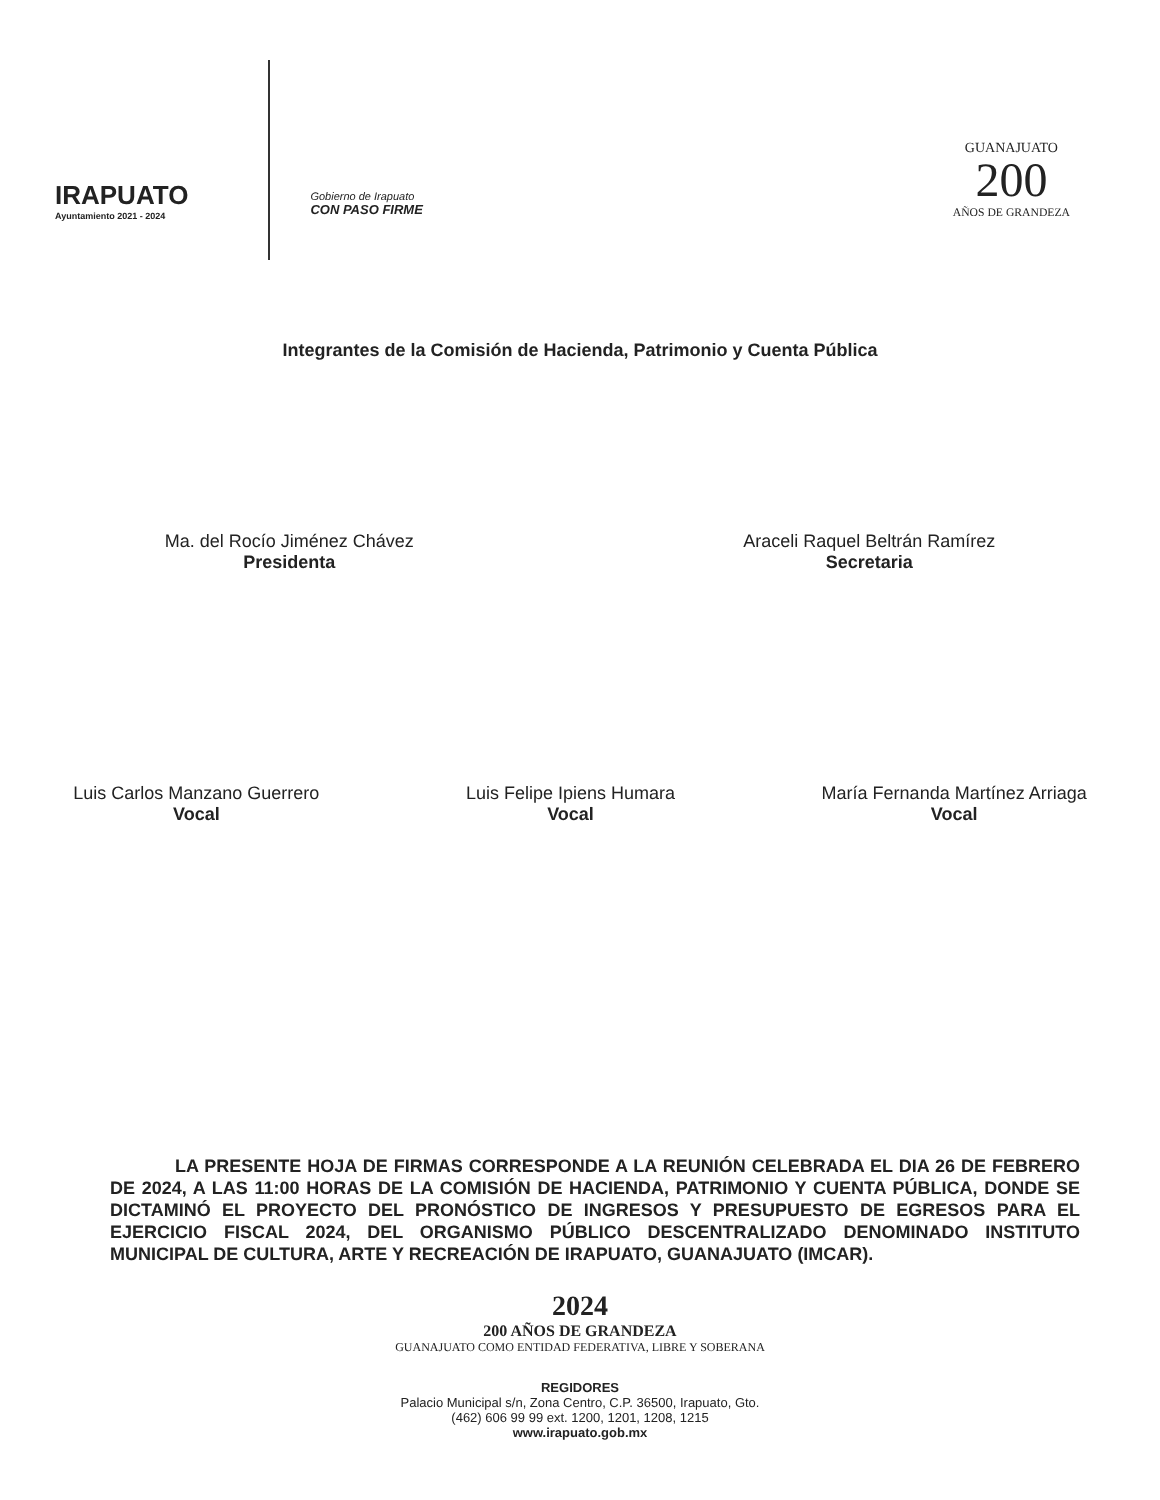IRAPUATO
Ayuntamiento 2021 - 2024
Gobierno de Irapuato
CON PASO FIRME
GUANAJUATO
200
AÑOS DE GRANDEZA
Integrantes de la Comisión de Hacienda, Patrimonio y Cuenta Pública
Ma. del Rocío Jiménez Chávez
Presidenta
Araceli Raquel Beltrán Ramírez
Secretaria
Luis Carlos Manzano Guerrero
Vocal
Luis Felipe Ipiens Humara
Vocal
María Fernanda Martínez Arriaga
Vocal
LA PRESENTE HOJA DE FIRMAS CORRESPONDE A LA REUNIÓN CELEBRADA EL DIA 26 DE FEBRERO DE 2024, A LAS 11:00 HORAS DE LA COMISIÓN DE HACIENDA, PATRIMONIO Y CUENTA PÚBLICA, DONDE SE DICTAMINÓ EL PROYECTO DEL PRONÓSTICO DE INGRESOS Y PRESUPUESTO DE EGRESOS PARA EL EJERCICIO FISCAL 2024, DEL ORGANISMO PÚBLICO DESCENTRALIZADO DENOMINADO INSTITUTO MUNICIPAL DE CULTURA, ARTE Y RECREACIÓN DE IRAPUATO, GUANAJUATO (IMCAR).
2024
200 AÑOS DE GRANDEZA
GUANAJUATO COMO ENTIDAD FEDERATIVA, LIBRE Y SOBERANA
REGIDORES
Palacio Municipal s/n, Zona Centro, C.P. 36500, Irapuato, Gto.
(462) 606 99 99 ext. 1200, 1201, 1208, 1215
www.irapuato.gob.mx